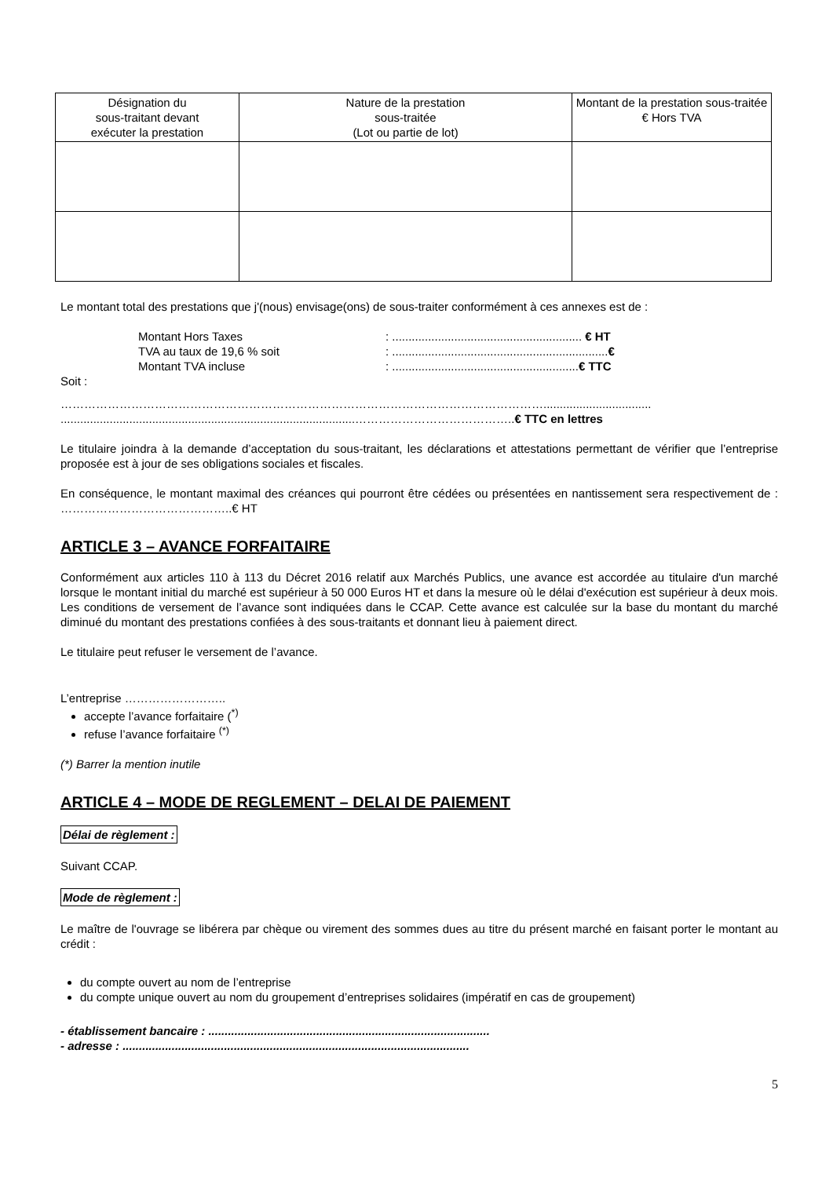| Désignation du sous-traitant devant exécuter la prestation | Nature de la prestation sous-traitée (Lot ou partie de lot) | Montant de la prestation sous-traitée € Hors TVA |
| --- | --- | --- |
Le montant total des prestations que j'(nous) envisage(ons) de sous-traiter conformément à ces annexes est de :
Montant Hors Taxes: .......................................................... € HT TVA au taux de 19,6 % soit: ..................................................................€ Montant TVA incluse: .........................................................€ TTC
Soit :
…………………………………………………………………………………………………………….................................
..........................................................................................…………………………………..€ TTC en lettres
Le titulaire joindra à la demande d’acceptation du sous-traitant, les déclarations et attestations permettant de vérifier que l’entreprise proposée est à jour de ses obligations sociales et fiscales.
En conséquence, le montant maximal des créances qui pourront être cédées ou présentées en nantissement sera respectivement de : ……………………………………..€ HT
ARTICLE 3 – AVANCE FORFAITAIRE
Conformément aux articles 110 à 113 du Décret 2016 relatif aux Marchés Publics, une avance est accordée au titulaire d'un marché lorsque le montant initial du marché est supérieur à 50 000 Euros HT et dans la mesure où le délai d'exécution est supérieur à deux mois. Les conditions de versement de l’avance sont indiquées dans le CCAP. Cette avance est calculée sur la base du montant du marché diminué du montant des prestations confiées à des sous-traitants et donnant lieu à paiement direct.
Le titulaire peut refuser le versement de l’avance.
L’entreprise ……………………..
accepte l’avance forfaitaire (<sup>*)</sup>
refuse l’avance forfaitaire <sup>(*)</sup>
(*) Barrer la mention inutile
ARTICLE 4 – MODE DE REGLEMENT – DELAI DE PAIEMENT
Délai de règlement :
Suivant CCAP.
Mode de règlement :
Le maître de l'ouvrage se libérera par chèque ou virement des sommes dues au titre du présent marché en faisant porter le montant au crédit :
du compte ouvert au nom de l’entreprise
du compte unique ouvert au nom du groupement d’entreprises solidaires (impératif en cas de groupement)
- établissement bancaire : ......................................................................................
- adresse : ..........................................................................................................
5